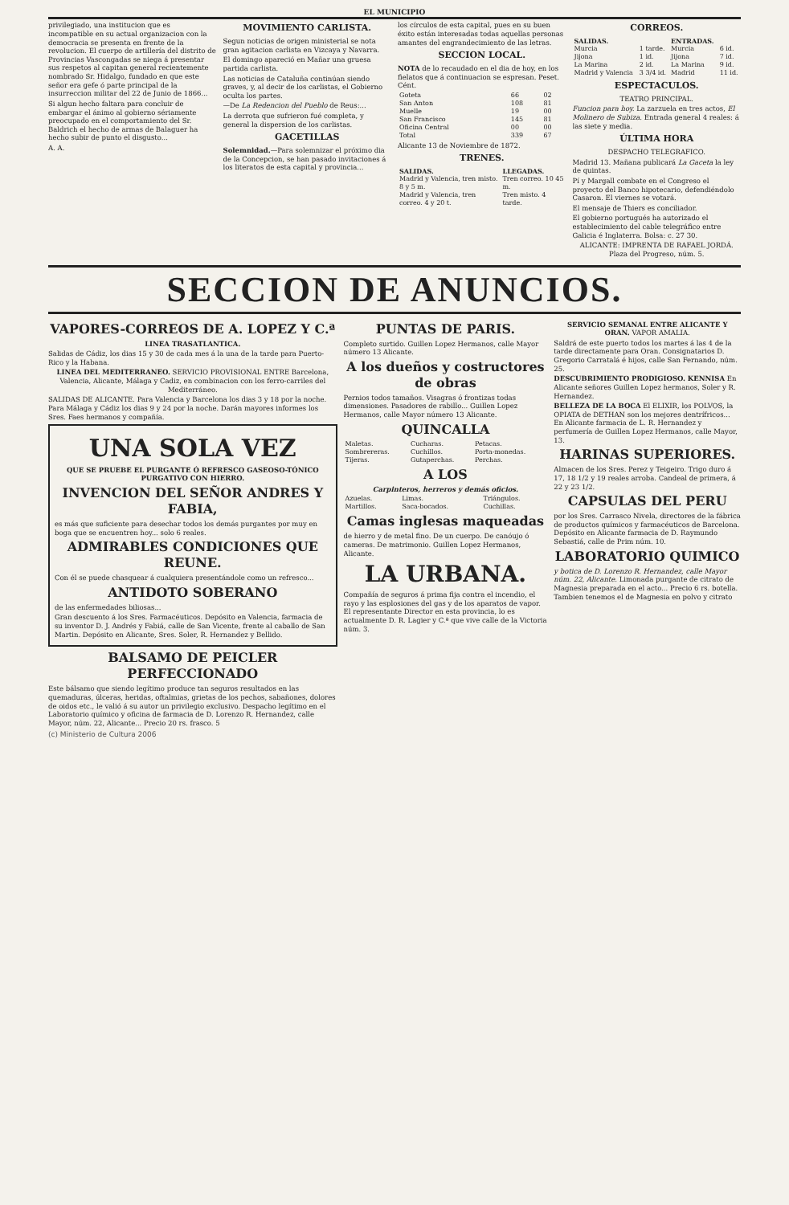EL MUNICIPIO
privilegiado, una institucion que es incompatible en su actual organizacion con la democracia se presenta en frente de la revolucion. El cuerpo de artillería del distrito de Provincias Vascongadas se niega á presentar sus respetos al capitan general recientemente nombrado Sr. Hidalgo, fundado en que este señor era gefe ó parte principal de la insurreccion militar del 22 de Junio de 1866...
Si algun hecho faltara para concluir de embargar el ánimo al gobierno sériamente preocupado en el comportamiento del Sr. Baldrich el hecho de armas de Balaguer ha hecho subir de punto el disgusto...
A. A.
MOVIMIENTO CARLISTA.
Segun noticias de origen ministerial se nota gran agitacion carlista en Vizcaya y Navarra.
El domingo apareció en Mañar una gruesa partida carlista.
Las noticias de Cataluña continúan siendo graves, y, al decir de los carlistas, el Gobierno oculta los partes.
—De La Redencion del Pueblo de Reus:...
La derrota que sufrieron fué completa, y general la dispersion de los carlistas.
GACETILLAS
Solemnidad.—Para solemnizar el próximo dia de la Concepcion, se han pasado invitaciones á los literatos de esta capital y provincia...
los círculos de esta capital, pues en su buen éxito están interesadas todas aquellas personas amantes del engrandecimiento de las letras.
SECCION LOCAL.
NOTA de lo recaudado en el dia de hoy, en los fielatos que á continuacion se espresan. Peset. Cént.
| Goteta | 66 | 02 |
| San Anton | 108 | 81 |
| Muelle | 19 | 00 |
| San Francisco | 145 | 81 |
| Oficina Central | 00 | 00 |
| Total | 339 | 67 |
Alicante 13 de Noviembre de 1872.
TRENES.
| SALIDAS. | LLEGADAS. |
| --- | --- |
| Madrid y Valencia, tren misto. 8 y 5 m. | Tren correo. 10 45 m. |
| Madrid y Valencia, tren correo. 4 y 20 t. | Tren misto. 4 tarde. |
CORREOS.
| SALIDAS. | | ENTRADAS. | |
| --- | --- | --- | --- |
| Murcia | 1 tarde. | Murcia | 6 id. |
| Jijona | 1 id. | Jijona | 7 id. |
| La Marina | 2 id. | La Marina | 9 id. |
| Madrid y Valencia | 3 3/4 id. | Madrid | 11 id. |
ESPECTACULOS.
TEATRO PRINCIPAL.
Funcion para hoy. La zarzuela en tres actos, El Molinero de Subiza. Entrada general 4 reales: á las siete y media.
ÚLTIMA HORA
DESPACHO TELEGRAFICO.
Madrid 13. Mañana publicará La Gaceta la ley de quintas.
Pí y Margall combate en el Congreso el proyecto del Banco hipotecario, defendiéndolo Casaron. El viernes se votará.
El mensaje de Thiers es conciliador.
El gobierno portugués ha autorizado el establecimiento del cable telegráfico entre Galicia é Inglaterra. Bolsa: c. 27 30.
ALICANTE: IMPRENTA DE RAFAEL JORDÁ. Plaza del Progreso, núm. 5.
SECCION DE ANUNCIOS.
VAPORES-CORREOS DE A. LOPEZ Y C.ª
LINEA TRASATLANTICA.
Salidas de Cádiz, los dias 15 y 30 de cada mes á la una de la tarde para Puerto-Rico y la Habana.
LINEA DEL MEDITERRANEO. SERVICIO PROVISIONAL ENTRE Barcelona, Valencia, Alicante, Málaga y Cadiz, en combinacion con los ferro-carriles del Mediterráneo.
SALIDAS DE ALICANTE. Para Valencia y Barcelona los dias 3 y 18 por la noche. Para Málaga y Cádiz los dias 9 y 24 por la noche. Darán mayores informes los Sres. Faes hermanos y compañía.
UNA SOLA VEZ
QUE SE PRUEBE EL PURGANTE Ó REFRESCO GASEOSO-TÓNICO PURGATIVO CON HIERRO.
INVENCION DEL SEÑOR ANDRES Y FABIA,
es más que suficiente para desechar todos los demás purgantes por muy en boga que se encuentren hoy... solo 6 reales.
ADMIRABLES CONDICIONES QUE REUNE.
Con él se puede chasquear á cualquiera presentándole como un refresco...
ANTIDOTO SOBERANO
de las enfermedades biliosas...
Gran descuento á los Sres. Farmacéuticos. Depósito en Valencia, farmacia de su inventor D. J. Andrés y Fabiá, calle de San Vicente, frente al caballo de San Martin. Depósito en Alicante, Sres. Soler, R. Hernandez y Bellido.
BALSAMO DE PEICLER PERFECCIONADO
Este bálsamo que siendo legítimo produce tan seguros resultados en las quemaduras, úlceras, heridas, oftalmias, grietas de los pechos, sabañones, dolores de oidos etc., le valió á su autor un privilegio exclusivo. Despacho legítimo en el Laboratorio químico y oficina de farmacia de D. Lorenzo R. Hernandez, calle Mayor, núm. 22, Alicante... Precio 20 rs. frasco. 5
PUNTAS DE PARIS.
Completo surtido. Guillen Lopez Hermanos, calle Mayor número 13 Alicante.
A los dueños y costructores de obras
Pernios todos tamaños. Visagras ó frontizas todas dimensiones. Pasadores de rabillo... Guillen Lopez Hermanos, calle Mayor número 13 Alicante.
QUINCALLA
| Maletas. | Cucharas. | Petacas. |
| Sombrereras. | Cuchillos. | Porta-monedas. |
| Tijeras. | Gutaperchas. | Perchas. |
A LOS
Carpinteros, herreros y demás oficios.
| Azuelas. | Limas. | Triángulos. |
| Martillos. | Saca-bocados. | Cuchillas. |
Camas inglesas maqueadas
de hierro y de metal fino. De un cuerpo. De canóujo ó cameras. De matrimonio. Guillen Lopez Hermanos, Alicante.
LA URBANA.
Compañía de seguros á prima fija contra el incendio, el rayo y las esplosiones del gas y de los aparatos de vapor. El representante Director en esta provincia, lo es actualmente D. R. Lagier y C.ª que vive calle de la Victoria núm. 3.
SERVICIO SEMANAL ENTRE ALICANTE Y ORAN. VAPOR AMALIA.
Saldrá de este puerto todos los martes á las 4 de la tarde directamente para Oran. Consignatarios D. Gregorio Carratalá é hijos, calle San Fernando, núm. 25.
DESCUBRIMIENTO PRODIGIOSO. KENNISA En Alicante señores Guillen Lopez hermanos, Soler y R. Hernandez.
BELLEZA DE LA BOCA El ELIXIR, los POLVOS, la OPIATA de DETHAN son los mejores dentrífricos... En Alicante farmacia de L. R. Hernandez y perfumería de Guillen Lopez Hermanos, calle Mayor, 13.
HARINAS SUPERIORES.
Almacen de los Sres. Perez y Teigeiro. Trigo duro á 17, 18 1/2 y 19 reales arroba. Candeal de primera, á 22 y 23 1/2.
CAPSULAS DEL PERU
por los Sres. Carrasco Nivela, directores de la fábrica de productos químicos y farmacéuticos de Barcelona. Depósito en Alicante farmacia de D. Raymundo Sebastiá, calle de Prim núm. 10.
LABORATORIO QUIMICO
y botica de D. Lorenzo R. Hernandez, calle Mayor núm. 22, Alicante. Limonada purgante de citrato de Magnesia preparada en el acto... Precio 6 rs. botella. Tambien tenemos el de Magnesia en polvo y citrato
(c) Ministerio de Cultura 2006